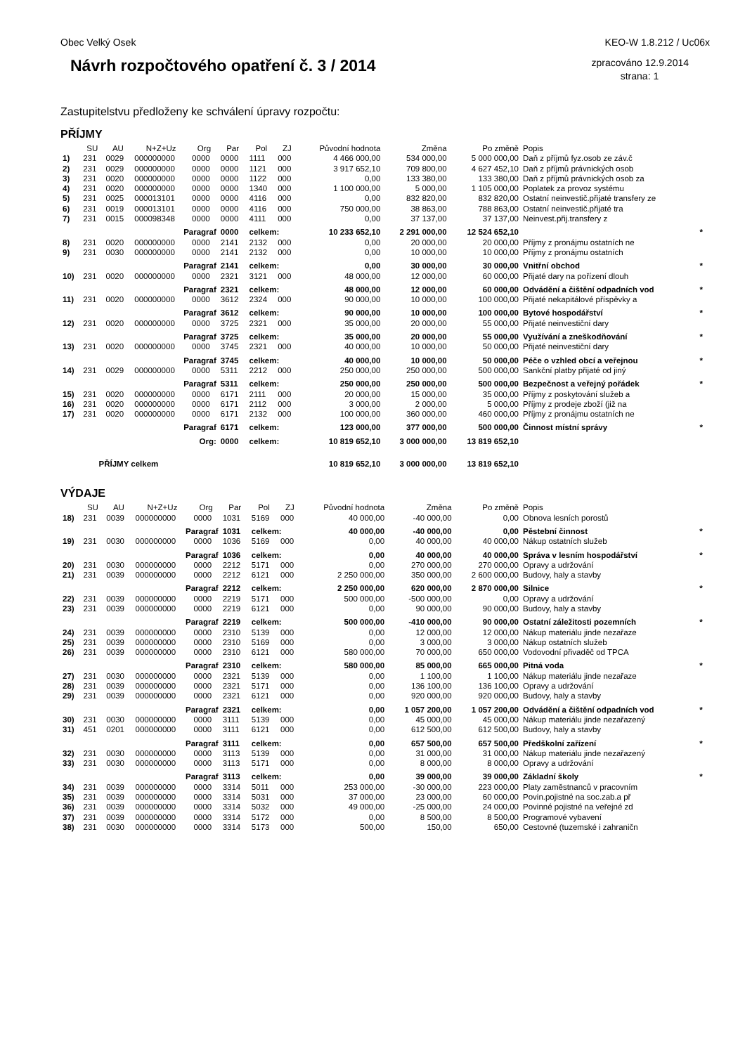Obec Velký Osek KEO-W 1.8.212 / Uc06x
Návrh rozpočtového opatření č. 3 / 2014
zpracováno 12.9.2014
strana: 1
Zastupitelstvu předloženy ke schválení úpravy rozpočtu:
PŘÍJMY
| | SU | AU | N+Z+Uz | Org | Par | Pol | ZJ | Původní hodnota | Změna | Po změně | Popis | |
| --- | --- | --- | --- | --- | --- | --- | --- | --- | --- | --- | --- | --- |
| 1) | 231 | 0029 | 000000000 | 0000 | 0000 | 1111 | 000 | 4 466 000,00 | 534 000,00 | 5 000 000,00 | Daň z příjmů fyz.osob ze záv.č | |
| 2) | 231 | 0029 | 000000000 | 0000 | 0000 | 1121 | 000 | 3 917 652,10 | 709 800,00 | 4 627 452,10 | Daň z příjmů právnických osob | |
| 3) | 231 | 0020 | 000000000 | 0000 | 0000 | 1122 | 000 | 0,00 | 133 380,00 | 133 380,00 | Daň z příjmů právnických osob za | |
| 4) | 231 | 0020 | 000000000 | 0000 | 0000 | 1340 | 000 | 1 100 000,00 | 5 000,00 | 1 105 000,00 | Poplatek za provoz systému | |
| 5) | 231 | 0025 | 000013101 | 0000 | 0000 | 4116 | 000 | 0,00 | 832 820,00 | 832 820,00 | Ostatní neinvestič.přijaté transfery ze | |
| 6) | 231 | 0019 | 000013101 | 0000 | 0000 | 4116 | 000 | 750 000,00 | 38 863,00 | 788 863,00 | Ostatní neinvestič.přijaté tra | |
| 7) | 231 | 0015 | 000098348 | 0000 | 0000 | 4111 | 000 | 0,00 | 37 137,00 | 37 137,00 | Neinvest.přij.transfery z | |
| | Paragraf | | | | 0000 | celkem: | | 10 233 652,10 | 2 291 000,00 | 12 524 652,10 | | * |
| 8) | 231 | 0020 | 000000000 | 0000 | 2141 | 2132 | 000 | 0,00 | 20 000,00 | 20 000,00 | Příjmy z pronájmu ostatních ne | |
| 9) | 231 | 0030 | 000000000 | 0000 | 2141 | 2132 | 000 | 0,00 | 10 000,00 | 10 000,00 | Příjmy z pronájmu ostatních | |
| | Paragraf | | | | 2141 | celkem: | | 0,00 | 30 000,00 | 30 000,00 | Vnitřní obchod | * |
| 10) | 231 | 0020 | 000000000 | 0000 | 2321 | 3121 | 000 | 48 000,00 | 12 000,00 | 60 000,00 | Přijaté dary na pořízení dlouh | |
| | Paragraf | | | | 2321 | celkem: | | 48 000,00 | 12 000,00 | 60 000,00 | Odvádění a čištění odpadních vod | * |
| 11) | 231 | 0020 | 000000000 | 0000 | 3612 | 2324 | 000 | 90 000,00 | 10 000,00 | 100 000,00 | Přijaté nekapitálové příspěvky a | |
| | Paragraf | | | | 3612 | celkem: | | 90 000,00 | 10 000,00 | 100 000,00 | Bytové hospodářství | * |
| 12) | 231 | 0020 | 000000000 | 0000 | 3725 | 2321 | 000 | 35 000,00 | 20 000,00 | 55 000,00 | Přijaté neinvestiční dary | |
| | Paragraf | | | | 3725 | celkem: | | 35 000,00 | 20 000,00 | 55 000,00 | Využívání a zneškodňování | * |
| 13) | 231 | 0020 | 000000000 | 0000 | 3745 | 2321 | 000 | 40 000,00 | 10 000,00 | 50 000,00 | Přijaté neinvestiční dary | |
| | Paragraf | | | | 3745 | celkem: | | 40 000,00 | 10 000,00 | 50 000,00 | Péče o vzhled obcí a veřejnou | * |
| 14) | 231 | 0029 | 000000000 | 0000 | 5311 | 2212 | 000 | 250 000,00 | 250 000,00 | 500 000,00 | Sankční platby přijaté od jiný | |
| | Paragraf | | | | 5311 | celkem: | | 250 000,00 | 250 000,00 | 500 000,00 | Bezpečnost a veřejný pořádek | * |
| 15) | 231 | 0020 | 000000000 | 0000 | 6171 | 2111 | 000 | 20 000,00 | 15 000,00 | 35 000,00 | Příjmy z poskytování služeb a | |
| 16) | 231 | 0020 | 000000000 | 0000 | 6171 | 2112 | 000 | 3 000,00 | 2 000,00 | 5 000,00 | Příjmy z prodeje zboží (již na | |
| 17) | 231 | 0020 | 000000000 | 0000 | 6171 | 2132 | 000 | 100 000,00 | 360 000,00 | 460 000,00 | Příjmy z pronájmu ostatních ne | |
| | Paragraf | | | | 6171 | celkem: | | 123 000,00 | 377 000,00 | 500 000,00 | Činnost místní správy | * |
| | Org: | | | | 0000 | celkem: | | 10 819 652,10 | 3 000 000,00 | 13 819 652,10 | | |
| | PŘÍJMY celkem | | | | | | | 10 819 652,10 | 3 000 000,00 | 13 819 652,10 | | |
VÝDAJE
| | SU | AU | N+Z+Uz | Org | Par | Pol | ZJ | Původní hodnota | Změna | Po změně | Popis | |
| --- | --- | --- | --- | --- | --- | --- | --- | --- | --- | --- | --- | --- |
| 18) | 231 | 0039 | 000000000 | 0000 | 1031 | 5169 | 000 | 40 000,00 | -40 000,00 | 0,00 | Obnova lesních porostů | |
| | Paragraf | | | | 1031 | celkem: | | 40 000,00 | -40 000,00 | 0,00 | Pěstební činnost | * |
| 19) | 231 | 0030 | 000000000 | 0000 | 1036 | 5169 | 000 | 0,00 | 40 000,00 | 40 000,00 | Nákup ostatních služeb | |
| | Paragraf | | | | 1036 | celkem: | | 0,00 | 40 000,00 | 40 000,00 | Správa v lesním hospodářství | * |
| 20) | 231 | 0030 | 000000000 | 0000 | 2212 | 5171 | 000 | 0,00 | 270 000,00 | 270 000,00 | Opravy a udržování | |
| 21) | 231 | 0039 | 000000000 | 0000 | 2212 | 6121 | 000 | 2 250 000,00 | 350 000,00 | 2 600 000,00 | Budovy, haly a stavby | |
| | Paragraf | | | | 2212 | celkem: | | 2 250 000,00 | 620 000,00 | 2 870 000,00 | Silnice | * |
| 22) | 231 | 0039 | 000000000 | 0000 | 2219 | 5171 | 000 | 500 000,00 | -500 000,00 | 0,00 | Opravy a udržování | |
| 23) | 231 | 0039 | 000000000 | 0000 | 2219 | 6121 | 000 | 0,00 | 90 000,00 | 90 000,00 | Budovy, haly a stavby | |
| | Paragraf | | | | 2219 | celkem: | | 500 000,00 | -410 000,00 | 90 000,00 | Ostatní záležitosti pozemních | * |
| 24) | 231 | 0039 | 000000000 | 0000 | 2310 | 5139 | 000 | 0,00 | 12 000,00 | 12 000,00 | Nákup materiálu jinde nezařaze | |
| 25) | 231 | 0039 | 000000000 | 0000 | 2310 | 5169 | 000 | 0,00 | 3 000,00 | 3 000,00 | Nákup ostatních služeb | |
| 26) | 231 | 0039 | 000000000 | 0000 | 2310 | 6121 | 000 | 580 000,00 | 70 000,00 | 650 000,00 | Vodovodní přivaděč od TPCA | |
| | Paragraf | | | | 2310 | celkem: | | 580 000,00 | 85 000,00 | 665 000,00 | Pitná voda | * |
| 27) | 231 | 0030 | 000000000 | 0000 | 2321 | 5139 | 000 | 0,00 | 1 100,00 | 1 100,00 | Nákup materiálu jinde nezařaze | |
| 28) | 231 | 0039 | 000000000 | 0000 | 2321 | 5171 | 000 | 0,00 | 136 100,00 | 136 100,00 | Opravy a udržování | |
| 29) | 231 | 0039 | 000000000 | 0000 | 2321 | 6121 | 000 | 0,00 | 920 000,00 | 920 000,00 | Budovy, haly a stavby | |
| | Paragraf | | | | 2321 | celkem: | | 0,00 | 1 057 200,00 | 1 057 200,00 | Odvádění a čištění odpadních vod | * |
| 30) | 231 | 0030 | 000000000 | 0000 | 3111 | 5139 | 000 | 0,00 | 45 000,00 | 45 000,00 | Nákup materiálu jinde nezařazený | |
| 31) | 451 | 0201 | 000000000 | 0000 | 3111 | 6121 | 000 | 0,00 | 612 500,00 | 612 500,00 | Budovy, haly a stavby | |
| | Paragraf | | | | 3111 | celkem: | | 0,00 | 657 500,00 | 657 500,00 | Předškolní zařízení | * |
| 32) | 231 | 0030 | 000000000 | 0000 | 3113 | 5139 | 000 | 0,00 | 31 000,00 | 31 000,00 | Nákup materiálu jinde nezařazený | |
| 33) | 231 | 0030 | 000000000 | 0000 | 3113 | 5171 | 000 | 0,00 | 8 000,00 | 8 000,00 | Opravy a udržování | |
| | Paragraf | | | | 3113 | celkem: | | 0,00 | 39 000,00 | 39 000,00 | Základní školy | * |
| 34) | 231 | 0039 | 000000000 | 0000 | 3314 | 5011 | 000 | 253 000,00 | -30 000,00 | 223 000,00 | Platy zaměstnanců v pracovním | |
| 35) | 231 | 0039 | 000000000 | 0000 | 3314 | 5031 | 000 | 37 000,00 | 23 000,00 | 60 000,00 | Povin.pojistné na soc.zab.a př | |
| 36) | 231 | 0039 | 000000000 | 0000 | 3314 | 5032 | 000 | 49 000,00 | -25 000,00 | 24 000,00 | Povinné pojistné na veřejné zd | |
| 37) | 231 | 0039 | 000000000 | 0000 | 3314 | 5172 | 000 | 0,00 | 8 500,00 | 8 500,00 | Programové vybavení | |
| 38) | 231 | 0030 | 000000000 | 0000 | 3314 | 5173 | 000 | 500,00 | 150,00 | 650,00 | Cestovné (tuzemské i zahraničn | |